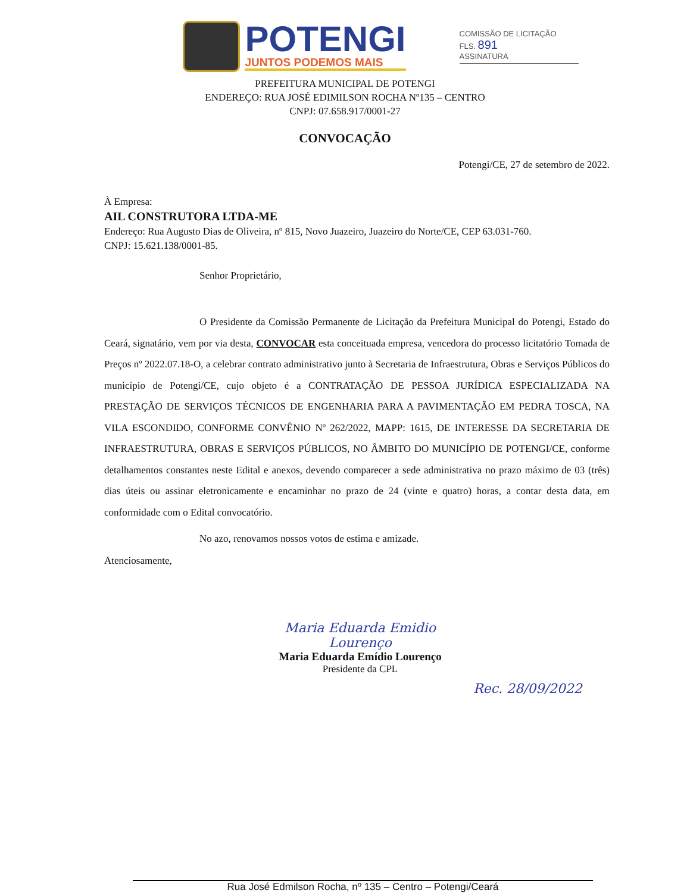POTENGI
JUNTOS PODEMOS MAIS
COMISSÃO DE LICITAÇÃO
FLS. 891
ASSINATURA
PREFEITURA MUNICIPAL DE POTENGI
ENDEREÇO: RUA JOSÉ EDIMILSON ROCHA Nº135 – CENTRO
CNPJ: 07.658.917/0001-27
CONVOCAÇÃO
Potengi/CE, 27 de setembro de 2022.
À Empresa:
AIL CONSTRUTORA LTDA-ME
Endereço: Rua Augusto Dias de Oliveira, nº 815, Novo Juazeiro, Juazeiro do Norte/CE, CEP 63.031-760.
CNPJ: 15.621.138/0001-85.
Senhor Proprietário,
O Presidente da Comissão Permanente de Licitação da Prefeitura Municipal do Potengi, Estado do Ceará, signatário, vem por via desta, CONVOCAR esta conceituada empresa, vencedora do processo licitatório Tomada de Preços nº 2022.07.18-O, a celebrar contrato administrativo junto à Secretaria de Infraestrutura, Obras e Serviços Públicos do município de Potengi/CE, cujo objeto é a CONTRATAÇÃO DE PESSOA JURÍDICA ESPECIALIZADA NA PRESTAÇÃO DE SERVIÇOS TÉCNICOS DE ENGENHARIA PARA A PAVIMENTAÇÃO EM PEDRA TOSCA, NA VILA ESCONDIDO, CONFORME CONVÊNIO Nº 262/2022, MAPP: 1615, DE INTERESSE DA SECRETARIA DE INFRAESTRUTURA, OBRAS E SERVIÇOS PÚBLICOS, NO ÂMBITO DO MUNICÍPIO DE POTENGI/CE, conforme detalhamentos constantes neste Edital e anexos, devendo comparecer a sede administrativa no prazo máximo de 03 (três) dias úteis ou assinar eletronicamente e encaminhar no prazo de 24 (vinte e quatro) horas, a contar desta data, em conformidade com o Edital convocatório.
No azo, renovamos nossos votos de estima e amizade.
Atenciosamente,
Maria Eduarda Emidio Lourenço
Maria Eduarda Emídio Lourenço
Presidente da CPL
Rec. 28/09/2022
Rua José Edmilson Rocha, nº 135 – Centro – Potengi/Ceará